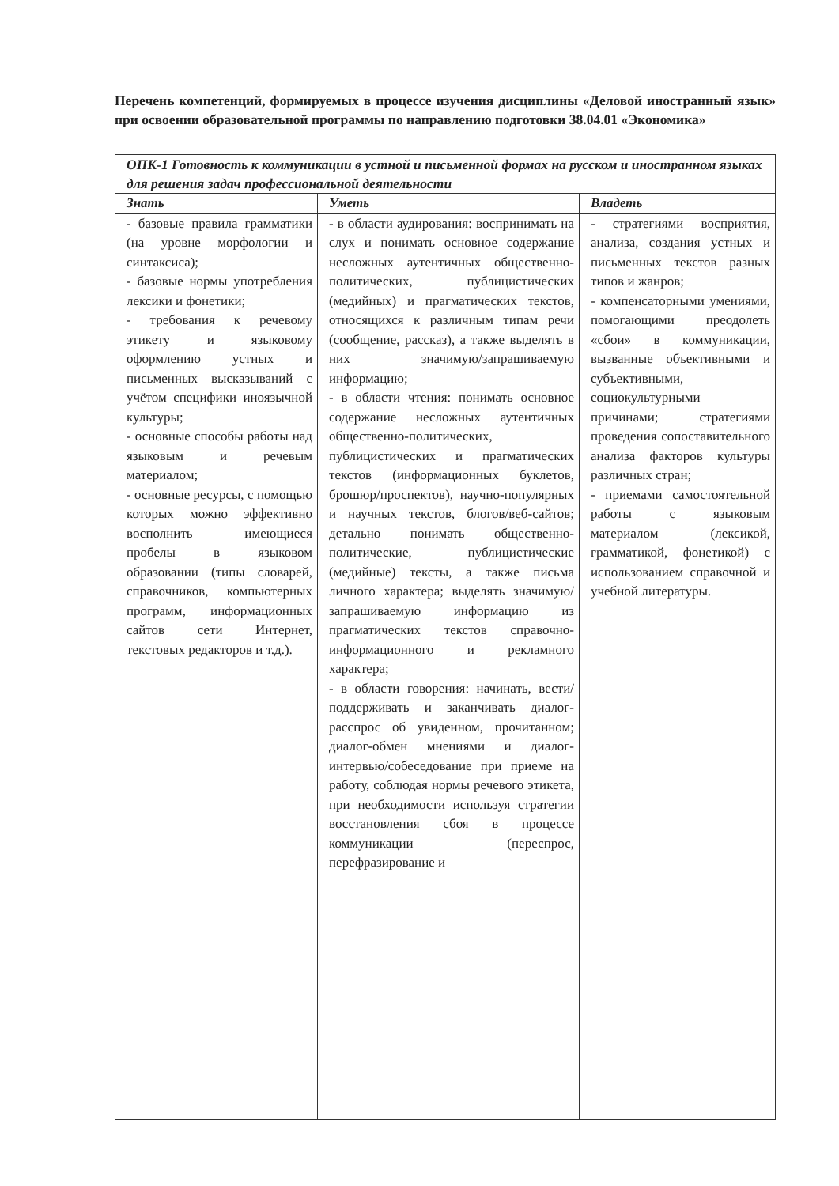Перечень компетенций, формируемых в процессе изучения дисциплины «Деловой иностранный язык» при освоении образовательной программы по направлению подготовки 38.04.01 «Экономика»
| ОПК-1 Готовность к коммуникации в устной и письменной формах на русском и иностранном языках для решения задач профессиональной деятельности | | |
| --- | --- | --- |
| Знать | Уметь | Владеть |
| - базовые правила грамматики (на уровне морфологии и синтаксиса); - базовые нормы употребления лексики и фонетики; - требования к речевому этикету и языковому оформлению устных и письменных высказываний с учётом специфики иноязычной культуры; - основные способы работы над языковым и речевым материалом; - основные ресурсы, с помощью которых можно эффективно восполнить имеющиеся пробелы в языковом образовании (типы словарей, справочников, компьютерных программ, информационных сайтов сети Интернет, текстовых редакторов и т.д.). | - в области аудирования: воспринимать на слух и понимать основное содержание несложных аутентичных общественно-политических, публицистических (медийных) и прагматических текстов, относящихся к различным типам речи (сообщение, рассказ), а также выделять в них значимую/запрашиваемую информацию; - в области чтения: понимать основное содержание несложных аутентичных общественно-политических, публицистических и прагматических текстов (информационных буклетов, брошюр/проспектов), научно-популярных и научных текстов, блогов/веб-сайтов; детально понимать общественно-политические, публицистические (медийные) тексты, а также письма личного характера; выделять значимую/запрашиваемую информацию из прагматических текстов справочно-информационного и рекламного характера; - в области говорения: начинать, вести/поддерживать и заканчивать диалог-расспрос об увиденном, прочитанном; диалог-обмен мнениями и диалог-интервью/собеседование при приеме на работу, соблюдая нормы речевого этикета, при необходимости используя стратегии восстановления сбоя в процессе коммуникации (переспрос, перефразирование и | - стратегиями восприятия, анализа, создания устных и письменных текстов разных типов и жанров; - компенсаторными умениями, помогающими преодолеть «сбои» в коммуникации, вызванные объективными и субъективными, социокультурными причинами; стратегиями проведения сопоставительного анализа факторов культуры различных стран; - приемами самостоятельной работы с языковым материалом (лексикой, грамматикой, фонетикой) с использованием справочной и учебной литературы. |